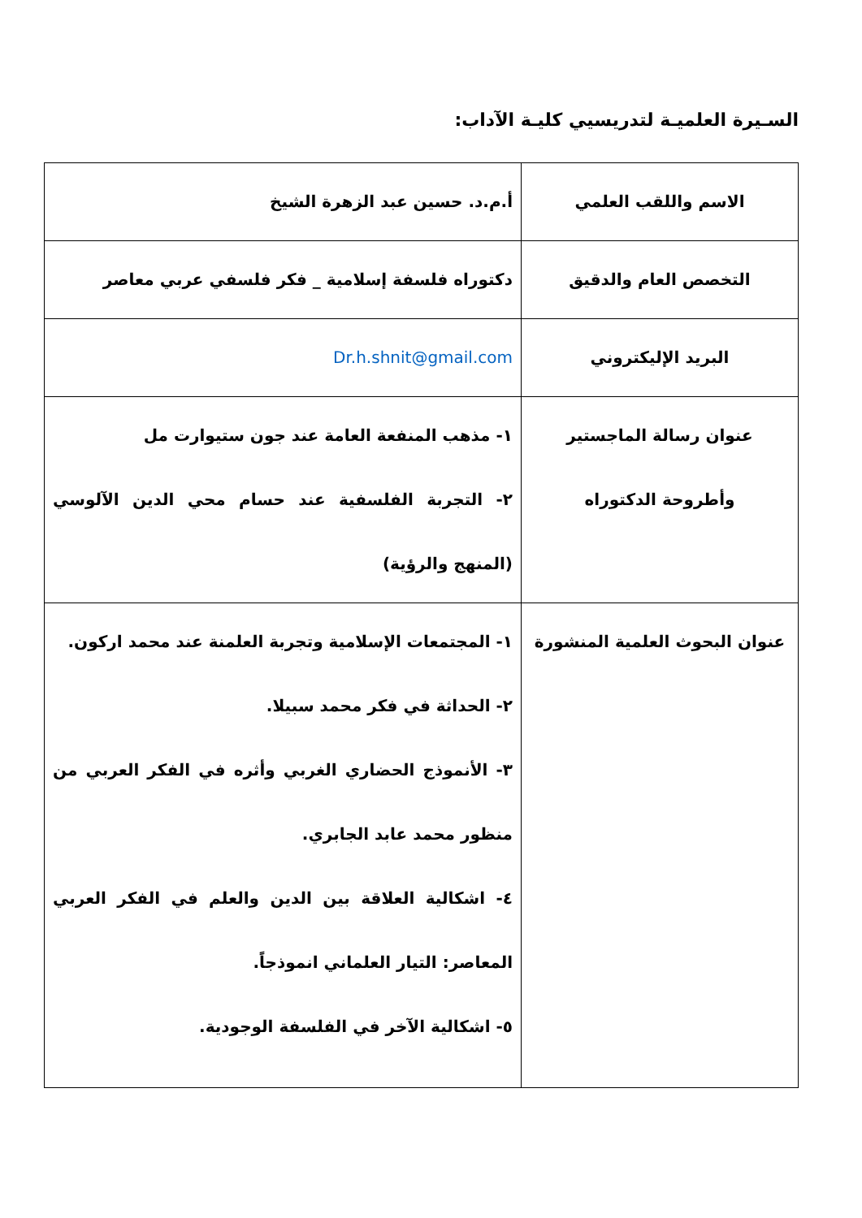السـيرة العلميـة لتدريسيي كليـة الآداب:
| الاسم واللقب العلمي | أ.م.د. حسين عبد الزهرة الشيخ |
| التخصص العام والدقيق | دكتوراه فلسفة إسلامية _ فكر فلسفي عربي معاصر |
| البريد الإليكتروني | Dr.h.shnit@gmail.com |
| عنوان رسالة الماجستير وأطروحة الدكتوراه | ١- مذهب المنفعة العامة عند جون ستيوارت مل ٢- التجربة الفلسفية عند حسام محي الدين الآلوسي (المنهج والرؤية) |
| عنوان البحوث العلمية المنشورة | ١- المجتمعات الإسلامية وتجربة العلمنة عند محمد اركون. ٢- الحداثة في فكر محمد سبيلا. ٣- الأنموذج الحضاري الغربي وأثره في الفكر العربي من منظور محمد عابد الجابري. ٤- اشكالية العلاقة بين الدين والعلم في الفكر العربي المعاصر: التيار العلماني انموذجاً. ٥- اشكالية الآخر في الفلسفة الوجودية. |